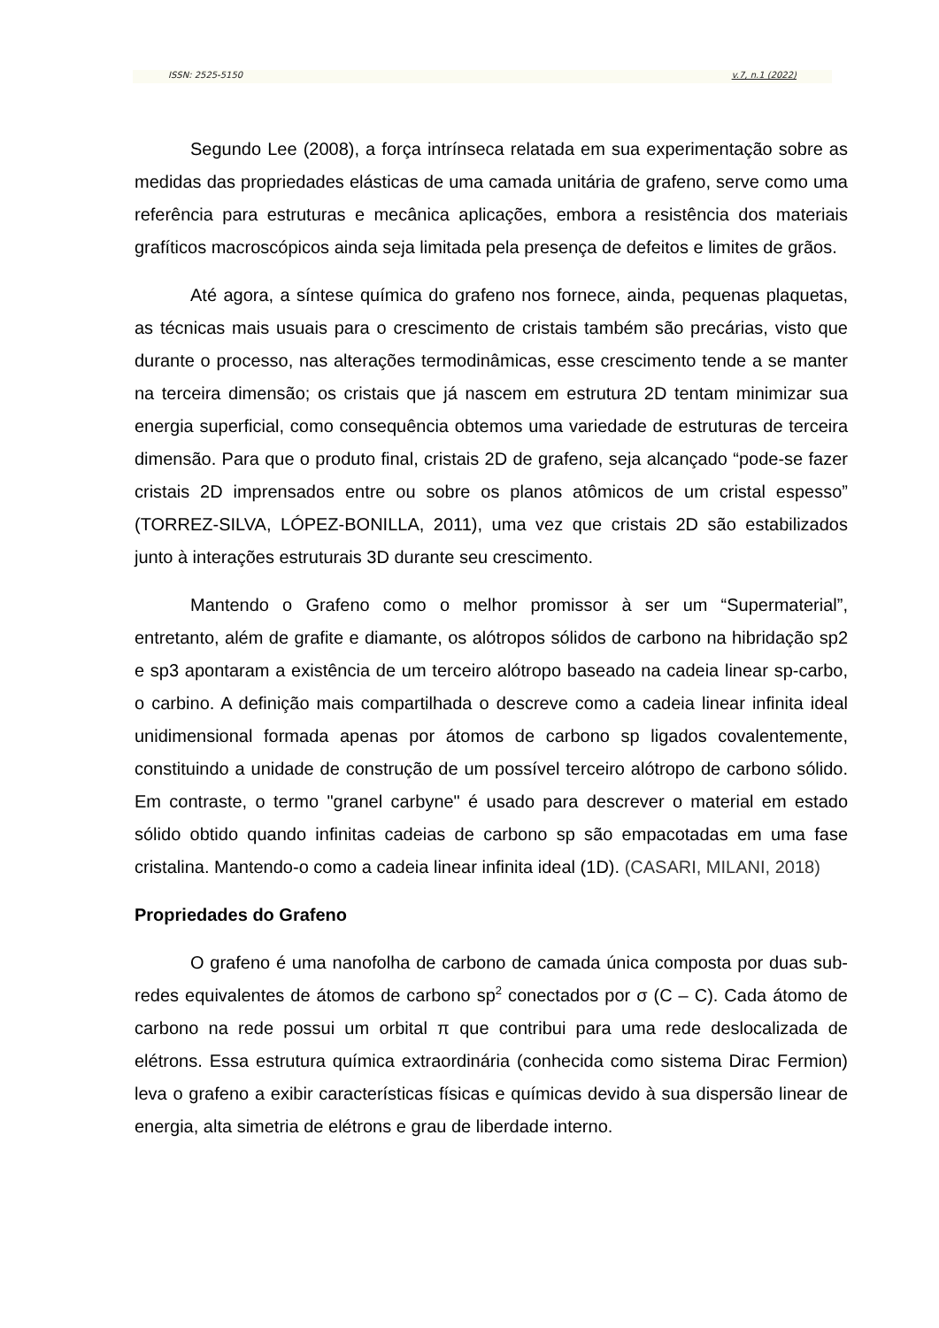ISSN: 2525-5150 v.7, n.1 (2022)
Segundo Lee (2008), a força intrínseca relatada em sua experimentação sobre as medidas das propriedades elásticas de uma camada unitária de grafeno, serve como uma referência para estruturas e mecânica aplicações, embora a resistência dos materiais grafíticos macroscópicos ainda seja limitada pela presença de defeitos e limites de grãos.
Até agora, a síntese química do grafeno nos fornece, ainda, pequenas plaquetas, as técnicas mais usuais para o crescimento de cristais também são precárias, visto que durante o processo, nas alterações termodinâmicas, esse crescimento tende a se manter na terceira dimensão; os cristais que já nascem em estrutura 2D tentam minimizar sua energia superficial, como consequência obtemos uma variedade de estruturas de terceira dimensão. Para que o produto final, cristais 2D de grafeno, seja alcançado “pode-se fazer cristais 2D imprensados entre ou sobre os planos atômicos de um cristal espesso” (TORREZ-SILVA, LÓPEZ-BONILLA, 2011), uma vez que cristais 2D são estabilizados junto à interações estruturais 3D durante seu crescimento.
Mantendo o Grafeno como o melhor promissor à ser um “Supermaterial”, entretanto, além de grafite e diamante, os alótropos sólidos de carbono na hibridação sp2 e sp3 apontaram a existência de um terceiro alótropo baseado na cadeia linear sp-carbo, o carbino. A definição mais compartilhada o descreve como a cadeia linear infinita ideal unidimensional formada apenas por átomos de carbono sp ligados covalentemente, constituindo a unidade de construção de um possível terceiro alótropo de carbono sólido. Em contraste, o termo "granel carbyne" é usado para descrever o material em estado sólido obtido quando infinitas cadeias de carbono sp são empacotadas em uma fase cristalina. Mantendo-o como a cadeia linear infinita ideal (1D). (CASARI, MILANI, 2018)
Propriedades do Grafeno
O grafeno é uma nanofolha de carbono de camada única composta por duas sub-redes equivalentes de átomos de carbono sp<sup>2</sup> conectados por σ (C – C). Cada átomo de carbono na rede possui um orbital π que contribui para uma rede deslocalizada de elétrons. Essa estrutura química extraordinária (conhecida como sistema Dirac Fermion) leva o grafeno a exibir características físicas e químicas devido à sua dispersão linear de energia, alta simetria de elétrons e grau de liberdade interno.